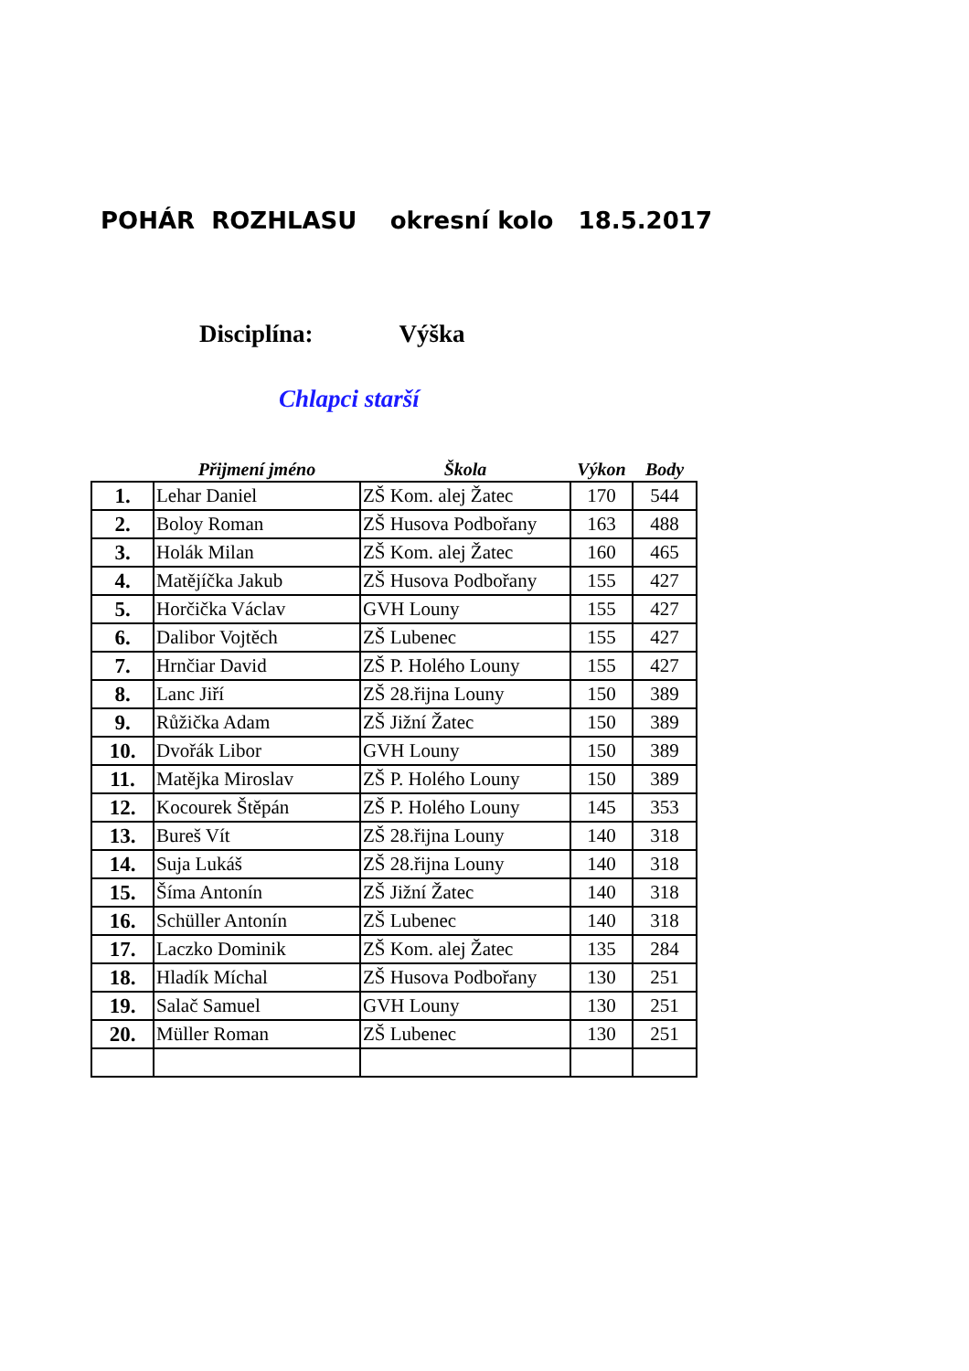POHÁR ROZHLASU okresní kolo 18.5.2017
Disciplína: Výška
Chlapci starší
| | Přijmení jméno | Škola | Výkon | Body |
| --- | --- | --- | --- | --- |
| 1. | Lehar Daniel | ZŠ Kom. alej Žatec | 170 | 544 |
| 2. | Boloy Roman | ZŠ Husova Podbořany | 163 | 488 |
| 3. | Holák Milan | ZŠ Kom. alej Žatec | 160 | 465 |
| 4. | Matějíčka Jakub | ZŠ Husova Podbořany | 155 | 427 |
| 5. | Horčička Václav | GVH Louny | 155 | 427 |
| 6. | Dalibor Vojtěch | ZŠ Lubenec | 155 | 427 |
| 7. | Hrnčiar David | ZŠ P. Holého Louny | 155 | 427 |
| 8. | Lanc Jiří | ZŠ 28.řijna Louny | 150 | 389 |
| 9. | Růžička Adam | ZŠ Jižní Žatec | 150 | 389 |
| 10. | Dvořák Libor | GVH Louny | 150 | 389 |
| 11. | Matějka Miroslav | ZŠ P. Holého Louny | 150 | 389 |
| 12. | Kocourek Štěpán | ZŠ P. Holého Louny | 145 | 353 |
| 13. | Bureš Vít | ZŠ 28.řijna Louny | 140 | 318 |
| 14. | Suja Lukáš | ZŠ 28.řijna Louny | 140 | 318 |
| 15. | Šíma Antonín | ZŠ Jižní Žatec | 140 | 318 |
| 16. | Schüller Antonín | ZŠ Lubenec | 140 | 318 |
| 17. | Laczko Dominik | ZŠ Kom. alej Žatec | 135 | 284 |
| 18. | Hladík Míchal | ZŠ Husova Podbořany | 130 | 251 |
| 19. | Salač Samuel | GVH Louny | 130 | 251 |
| 20. | Müller Roman | ZŠ Lubenec | 130 | 251 |